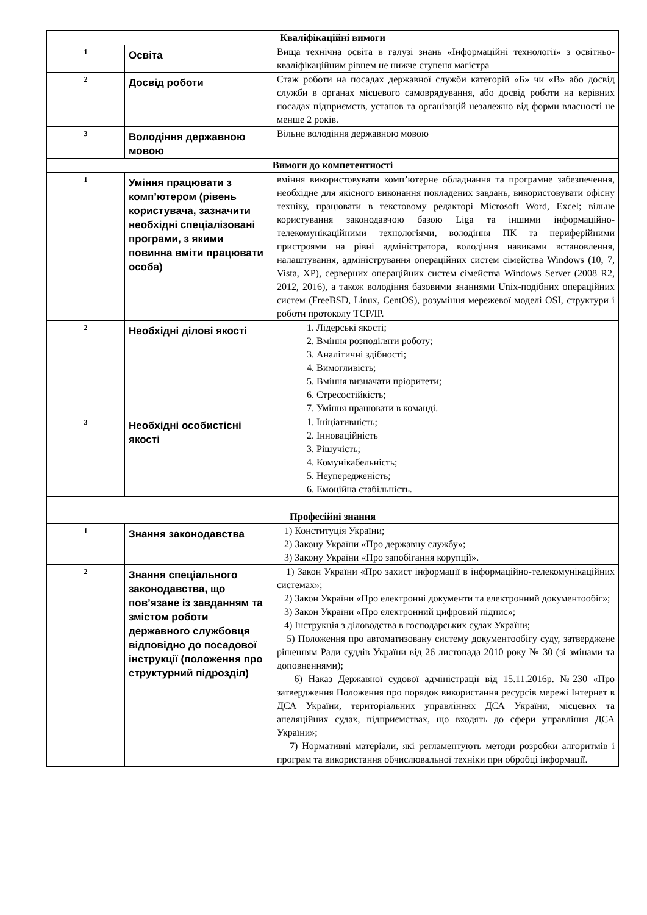| Кваліфікаційні вимоги | | |
| --- | --- | --- |
| 1 | Освіта | Вища технічна освіта в галузі знань «Інформаційні технології» з освітньо-кваліфікаційним рівнем не нижче ступеня магістра |
| 2 | Досвід роботи | Стаж роботи на посадах державної служби категорій «Б» чи «В» або досвід служби в органах місцевого самоврядування, або досвід роботи на керівних посадах підприємств, установ та організацій незалежно від форми власності не менше 2 років. |
| 3 | Володіння державною мовою | Вільне володіння державною мовою |
| Вимоги до компетентності | | |
| 1 | Уміння працювати з комп’ютером (рівень користувача, зазначити необхідні спеціалізовані програми, з якими повинна вміти працювати особа) | вміння використовувати комп’ютерне обладнання та програмне забезпечення, необхідне для якісного виконання покладених завдань, використовувати офісну техніку, працювати в текстовому редакторі Microsoft Word, Excel; вільне користування законодавчою базою Liga та іншими інформаційно-телекомунікаційними технологіями, володіння ПК та периферійними пристроями на рівні адміністратора, володіння навиками встановлення, налаштування, адміністрування операційних систем сімейства Windows (10, 7, Vista, XP), серверних операційних систем сімейства Windows Server (2008 R2, 2012, 2016), а також володіння базовими знаннями Unix-подібних операційних систем (FreeBSD, Linux, CentOS), розуміння мережевої моделі OSI, структури і роботи протоколу TCP/IP. |
| 2 | Необхідні ділові якості | 1. Лідерські якості; 2. Вміння розподіляти роботу; 3. Аналітичні здібності; 4. Вимогливість; 5. Вміння визначати пріоритети; 6. Стресостійкість; 7. Уміння працювати в команді. |
| 3 | Необхідні особистісні якості | 1. Ініціативність; 2. Інноваційність 3. Рішучість; 4. Комунікабельність; 5. Неупередженість; 6. Емоційна стабільність. |
| Професійні знання | | |
| 1 | Знання законодавства | 1) Конституція України; 2) Закону України «Про державну службу»; 3) Закону України «Про запобігання корупції». |
| 2 | Знання спеціального законодавства, що пов’язане із завданням та змістом роботи державного службовця відповідно до посадової інструкції (положення про структурний підрозділ) | 1) Закон України «Про захист інформації в інформаційно-телекомунікаційних системах»; 2) Закон України «Про електронні документи та електронний документообіг»; 3) Закон України «Про електронний цифровий підпис»; 4) Інструкція з діловодства в господарських судах України; 5) Положення про автоматизовану систему документообігу суду, затверджене рішенням Ради суддів України від 26 листопада 2010 року № 30 (зі змінами та доповненнями); 6) Наказ Державної судової адміністрації від 15.11.2016р. №230 «Про затвердження Положення про порядок використання ресурсів мережі Інтернет в ДСА України, територіальних управліннях ДСА України, місцевих та апеляційних судах, підприємствах, що входять до сфери управління ДСА України»; 7) Нормативні матеріали, які регламентують методи розробки алгоритмів і програм та використання обчислювальної техніки при обробці інформації. |